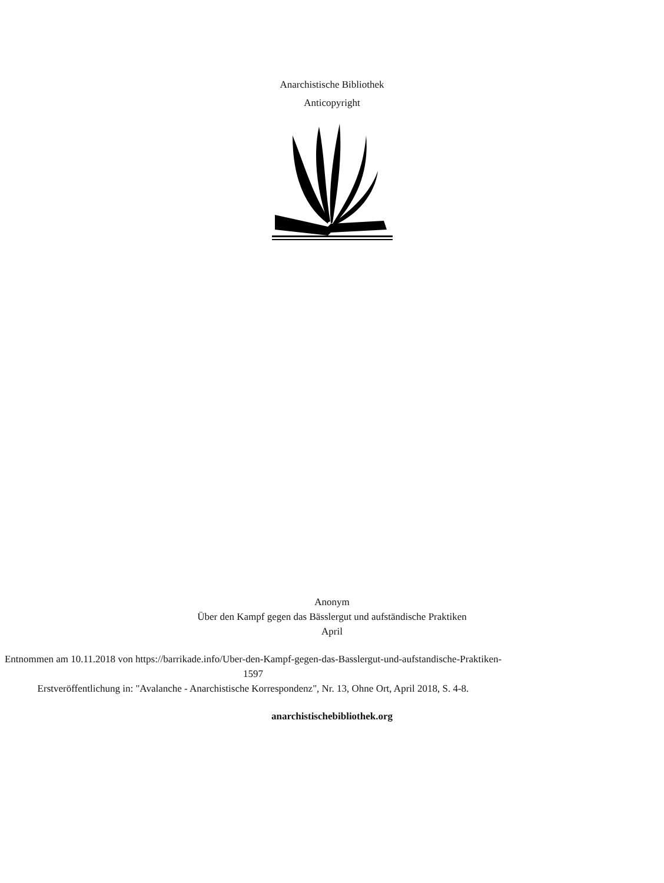Anarchistische Bibliothek
Anticopyright
Anonym
Über den Kampf gegen das Bässlergut und aufständische Praktiken
April
Entnommen am 10.11.2018 von https://barrikade.info/Uber-den-Kampf-gegen-das-Basslergut-und-aufstandische-Praktiken-1597
Erstveröffentlichung in: "Avalanche - Anarchistische Korrespondenz", Nr. 13, Ohne Ort, April 2018, S. 4-8.
anarchistischebibliothek.org